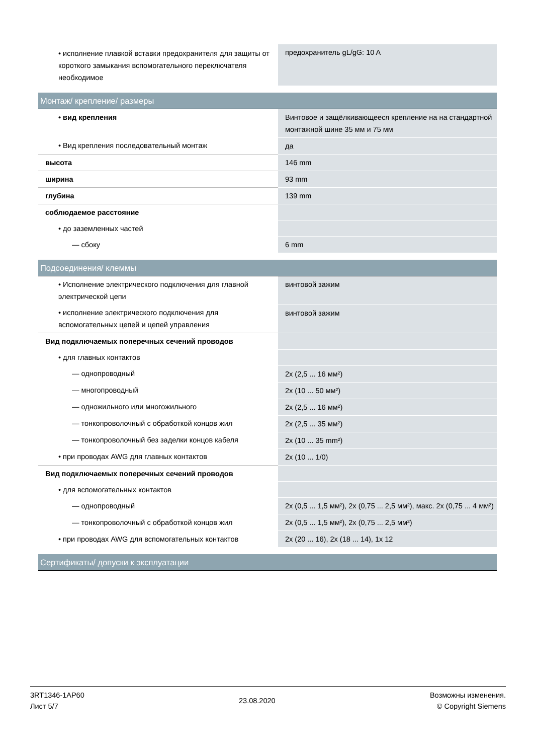| • исполнение плавкой вставки предохранителя для защиты от короткого замыкания вспомогательного переключателя необходимое | предохранитель gL/gG: 10 A |
| Монтаж/ крепление/ размеры | |
| • вид крепления | Винтовое и защёлкивающееся крепление на на стандартной монтажной шине 35 мм и 75 мм |
| • Вид крепления последовательный монтаж | да |
| высота | 146 mm |
| ширина | 93 mm |
| глубина | 139 mm |
| соблюдаемое расстояние | |
| • до заземленных частей | |
| — сбоку | 6 mm |
| Подсоединения/ клеммы | |
| • Исполнение электрического подключения для главной электрической цепи | винтовой зажим |
| • исполнение электрического подключения для вспомогательных цепей и цепей управления | винтовой зажим |
| Вид подключаемых поперечных сечений проводов | |
| • для главных контактов | |
| — однопроводный | 2x (2,5 ... 16 мм²) |
| — многопроводный | 2x (10 ... 50 мм²) |
| — одножильного или многожильного | 2x (2,5 ... 16 мм²) |
| — тонкопроволочный с обработкой концов жил | 2x (2,5 ... 35 мм²) |
| — тонкопроволочный без заделки концов кабеля | 2x (10 ... 35 mm²) |
| • при проводах AWG для главных контактов | 2x (10 ... 1/0) |
| Вид подключаемых поперечных сечений проводов | |
| • для вспомогательных контактов | |
| — однопроводный | 2x (0,5 ... 1,5 мм²), 2x (0,75 ... 2,5 мм²), макс. 2x (0,75 ... 4 мм²) |
| — тонкопроволочный с обработкой концов жил | 2x (0,5 ... 1,5 мм²), 2x (0,75 ... 2,5 мм²) |
| • при проводах AWG для вспомогательных контактов | 2x (20 ... 16), 2x (18 ... 14), 1x 12 |
| Сертификаты/ допуски к эксплуатации | |
3RT1346-1AP60
Лист 5/7
23.08.2020
Возможны изменения.
© Copyright Siemens